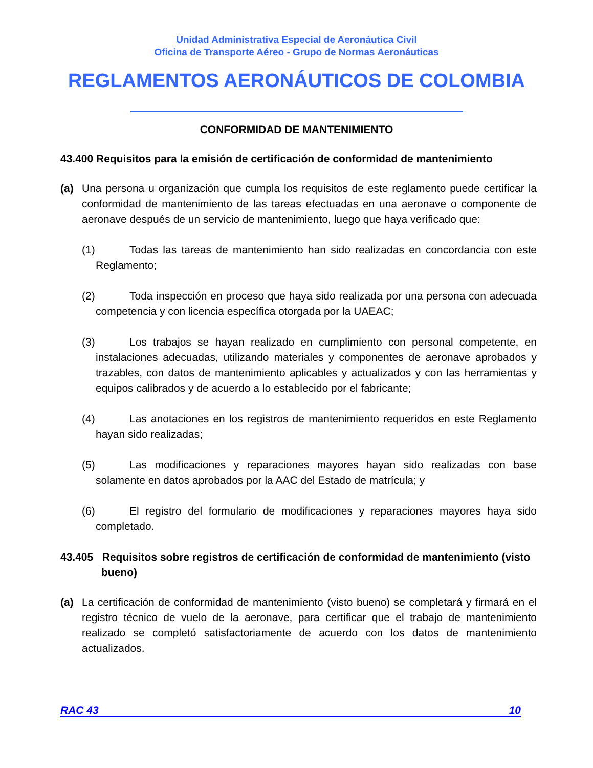Unidad Administrativa Especial de Aeronáutica Civil
Oficina de Transporte Aéreo - Grupo de Normas Aeronáuticas
REGLAMENTOS AERONÁUTICOS DE COLOMBIA
CONFORMIDAD DE MANTENIMIENTO
43.400 Requisitos para la emisión de certificación de conformidad de mantenimiento
(a) Una persona u organización que cumpla los requisitos de este reglamento puede certificar la conformidad de mantenimiento de las tareas efectuadas en una aeronave o componente de aeronave después de un servicio de mantenimiento, luego que haya verificado que:
(1) Todas las tareas de mantenimiento han sido realizadas en concordancia con este Reglamento;
(2) Toda inspección en proceso que haya sido realizada por una persona con adecuada competencia y con licencia específica otorgada por la UAEAC;
(3) Los trabajos se hayan realizado en cumplimiento con personal competente, en instalaciones adecuadas, utilizando materiales y componentes de aeronave aprobados y trazables, con datos de mantenimiento aplicables y actualizados y con las herramientas y equipos calibrados y de acuerdo a lo establecido por el fabricante;
(4) Las anotaciones en los registros de mantenimiento requeridos en este Reglamento hayan sido realizadas;
(5) Las modificaciones y reparaciones mayores hayan sido realizadas con base solamente en datos aprobados por la AAC del Estado de matrícula; y
(6) El registro del formulario de modificaciones y reparaciones mayores haya sido completado.
43.405 Requisitos sobre registros de certificación de conformidad de mantenimiento (visto bueno)
(a) La certificación de conformidad de mantenimiento (visto bueno) se completará y firmará en el registro técnico de vuelo de la aeronave, para certificar que el trabajo de mantenimiento realizado se completó satisfactoriamente de acuerdo con los datos de mantenimiento actualizados.
RAC 43 10